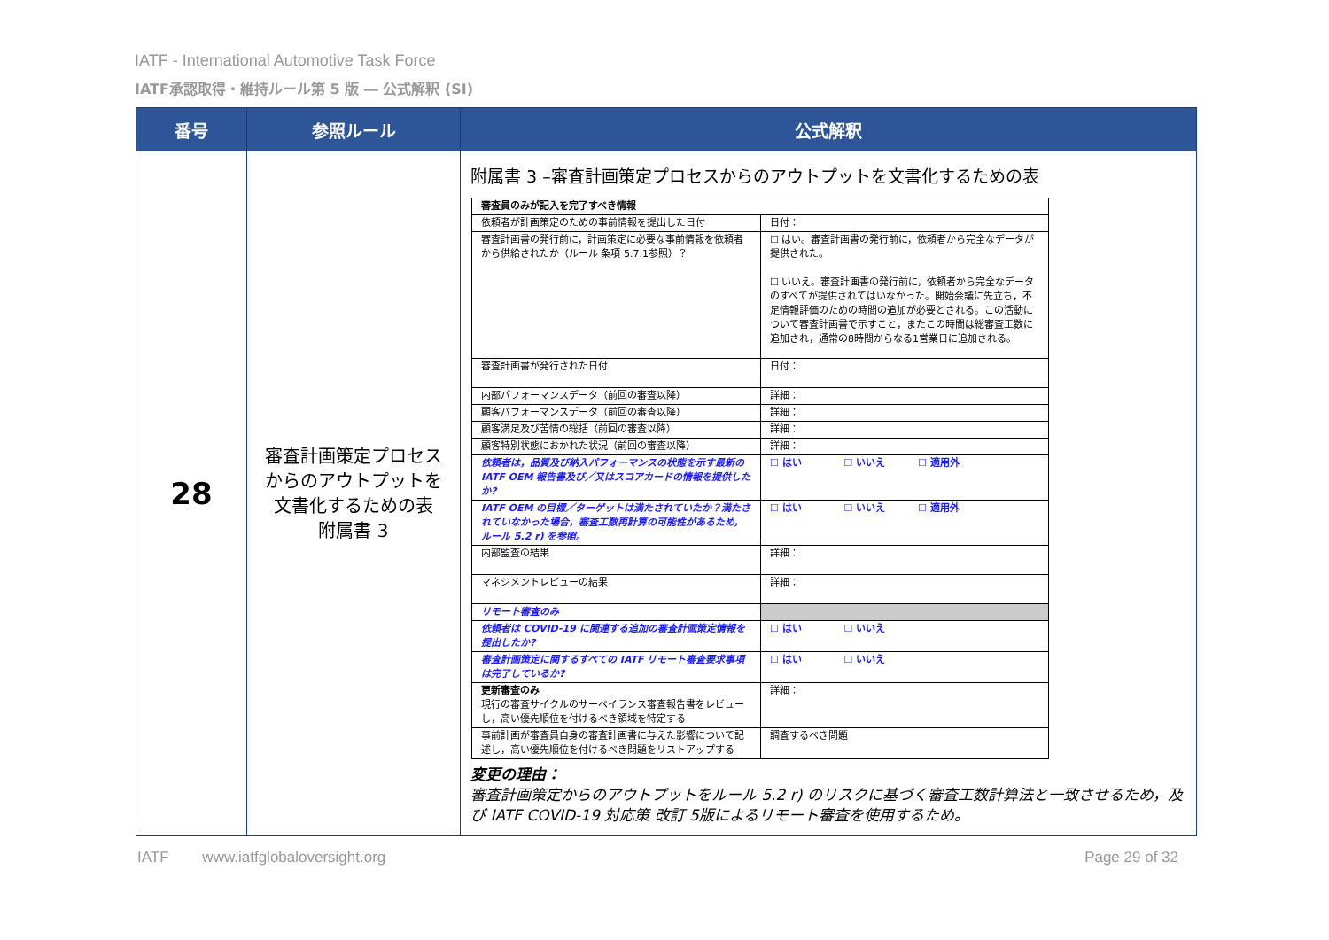IATF - International Automotive Task Force
IATF承認取得・維持ルール第 5 版 ― 公式解釈 (SI)
| 番号 | 参照ルール | 公式解釈 |
| --- | --- | --- |
| 28 | 審査計画策定プロセス からのアウトプットを 文書化するための表 附属書 3 | 附属書 3 –審査計画策定プロセスからのアウトプットを文書化するための表 / 審査員のみが記入を完了すべき情報 / / / 依頼者が計画策定のための事前情報を提出した日付 / 日付： / / 審査計画書の発行前に，計画策定に必要な事前情報を依頼者から供給されたか（ルール 条項 5.7.1参照）？ / ☐ はい。審査計画書の発行前に，依頼者から完全なデータが提供された。 ☐ いいえ。審査計画書の発行前に，依頼者から完全なデータのすべてが提供されてはいなかった。開始会議に先立ち，不足情報評価のための時間の追加が必要とされる。この活動について審査計画書で示すこと，またこの時間は総審査工数に追加され，通常の8時間からなる1営業日に追加される。 / / 審査計画書が発行された日付 / 日付： / / 内部パフォーマンスデータ（前回の審査以降） / 詳細： / / 顧客パフォーマンスデータ（前回の審査以降） / 詳細： / / 顧客満足及び苦情の総括（前回の審査以降） / 詳細： / / 顧客特別状態におかれた状況（前回の審査以降） / 詳細： / / 依頼者は，品質及び納入パフォーマンスの状態を示す最新の IATF OEM 報告書及び／又はスコアカードの情報を提供したか? / ☐ はい ☐ いいえ ☐ 適用外 / / IATF OEM の目標／ターゲットは満たされていたか？満たされていなかった場合，審査工数再計算の可能性があるため，ルール 5.2 r) を参照。 / ☐ はい ☐ いいえ ☐ 適用外 / / 内部監査の結果 / 詳細： / / マネジメントレビューの結果 / 詳細： / / リモート審査のみ / / / 依頼者は COVID-19 に関連する追加の審査計画策定情報を提出したか? / ☐ はい ☐ いいえ / / 審査計画策定に関するすべての IATF リモート審査要求事項は完了しているか? / ☐ はい ☐ いいえ / / 更新審査のみ 現行の審査サイクルのサーベイランス審査報告書をレビューし，高い優先順位を付けるべき領域を特定する / 詳細： / / 事前計画が審査員自身の審査計画書に与えた影響について記述し，高い優先順位を付けるべき問題をリストアップする / 調査するべき問題 / 変更の理由： 審査計画策定からのアウトプットをルール 5.2 r) のリスクに基づく審査工数計算法と一致させるため，及び IATF COVID-19 対応策 改訂 5版によるリモート審査を使用するため。 |
IATF www.iatfglobaloversight.org Page 29 of 32